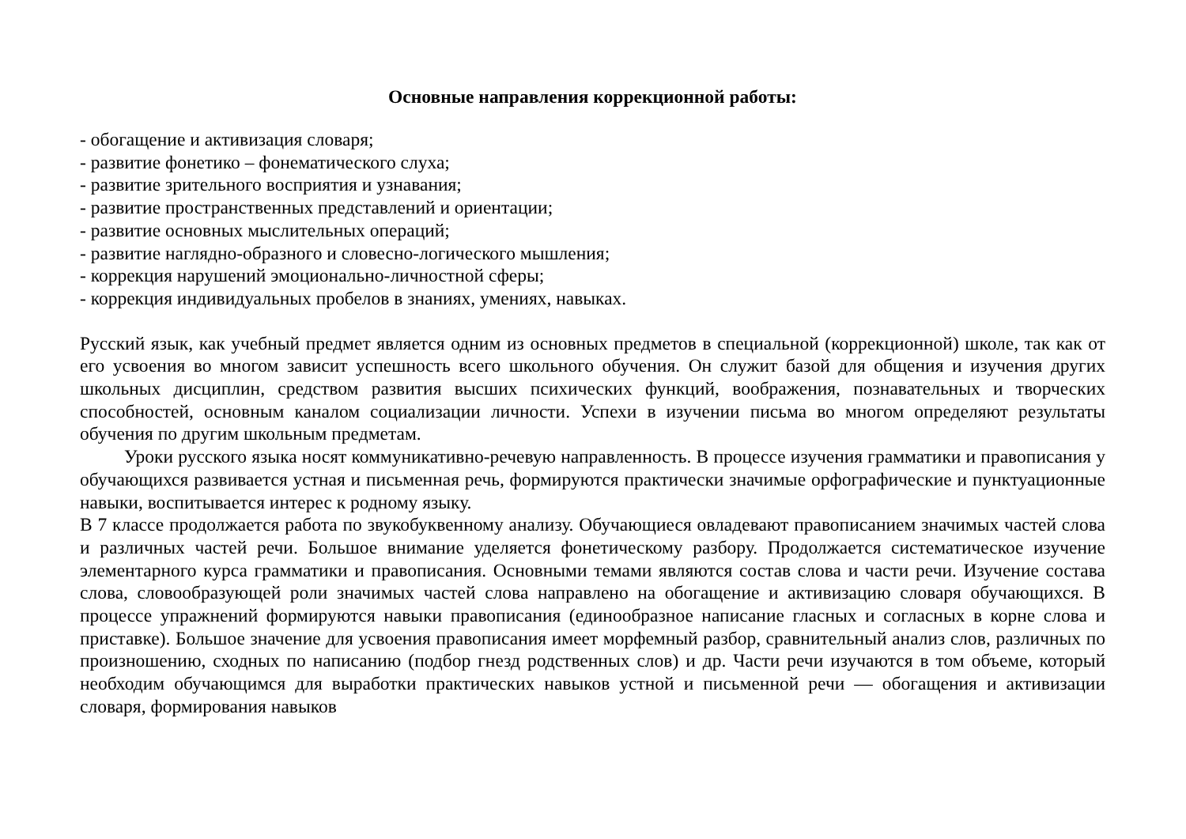Основные направления коррекционной работы:
- обогащение и активизация словаря;
- развитие фонетико – фонематического слуха;
- развитие зрительного восприятия и узнавания;
- развитие пространственных представлений и ориентации;
- развитие основных мыслительных операций;
- развитие наглядно-образного и словесно-логического мышления;
- коррекция нарушений эмоционально-личностной сферы;
- коррекция индивидуальных пробелов в знаниях, умениях, навыках.
Русский язык, как учебный предмет является одним из основных предметов в специальной (коррекционной) школе, так как от его усвоения во многом зависит успешность всего школьного обучения. Он служит базой для общения и изучения других школьных дисциплин, средством развития высших психических функций, воображения, познавательных и творческих способностей, основным каналом социализации личности. Успехи в изучении письма во многом определяют результаты обучения по другим школьным предметам.
Уроки русского языка носят коммуникативно-речевую направленность. В процессе изучения грамматики и правописания у обучающихся развивается устная и письменная речь, формируются практически значимые орфографические и пунктуационные навыки, воспитывается интерес к родному языку.
В 7 классе продолжается работа по звукобуквенному анализу. Обучающиеся овладевают правописанием значимых частей слова и различных частей речи. Большое внимание уделяется фонетическому разбору. Продолжается систематическое изучение элементарного курса грамматики и правописания. Основными темами являются состав слова и части речи. Изучение состава слова, словообразующей роли значимых частей слова направлено на обогащение и активизацию словаря обучающихся. В процессе упражнений формируются навыки правописания (единообразное написание гласных и согласных в корне слова и приставке). Большое значение для усвоения правописания имеет морфемный разбор, сравнительный анализ слов, различных по произношению, сходных по написанию (подбор гнезд родственных слов) и др. Части речи изучаются в том объеме, который необходим обучающимся для выработки практических навыков устной и письменной речи — обогащения и активизации словаря, формирования навыков